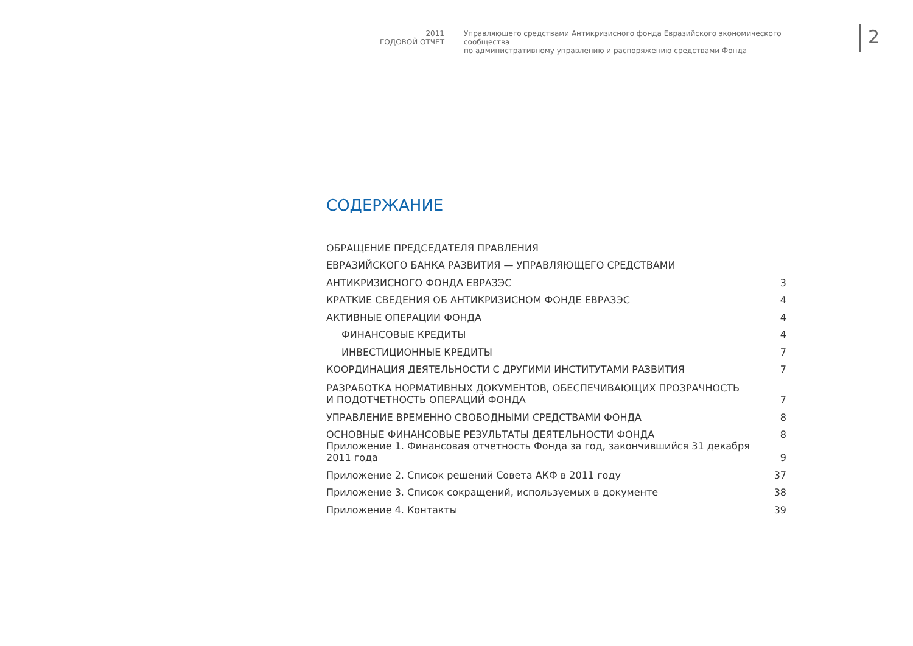2011
ГОДОВОЙ ОТЧЕТ
Управляющего средствами Антикризисного фонда Евразийского экономического сообщества
по административному управлению и распоряжению средствами Фонда
2
СОДЕРЖАНИЕ
| ОБРАЩЕНИЕ ПРЕДСЕДАТЕЛЯ ПРАВЛЕНИЯ | |
| ЕВРАЗИЙСКОГО БАНКА РАЗВИТИЯ — УПРАВЛЯЮЩЕГО СРЕДСТВАМИ | |
| АНТИКРИЗИСНОГО ФОНДА ЕВРАЗЭС | 3 |
| КРАТКИЕ СВЕДЕНИЯ ОБ АНТИКРИЗИСНОМ ФОНДЕ ЕВРАЗЭС | 4 |
| АКТИВНЫЕ ОПЕРАЦИИ ФОНДА | 4 |
| ФИНАНСОВЫЕ КРЕДИТЫ | 4 |
| ИНВЕСТИЦИОННЫЕ КРЕДИТЫ | 7 |
| КООРДИНАЦИЯ ДЕЯТЕЛЬНОСТИ С ДРУГИМИ ИНСТИТУТАМИ РАЗВИТИЯ | 7 |
| РАЗРАБОТКА НОРМАТИВНЫХ ДОКУМЕНТОВ, ОБЕСПЕЧИВАЮЩИХ ПРОЗРАЧНОСТЬ И ПОДОТЧЕТНОСТЬ ОПЕРАЦИЙ ФОНДА | 7 |
| УПРАВЛЕНИЕ ВРЕМЕННО СВОБОДНЫМИ СРЕДСТВАМИ ФОНДА | 8 |
| ОСНОВНЫЕ ФИНАНСОВЫЕ РЕЗУЛЬТАТЫ ДЕЯТЕЛЬНОСТИ ФОНДА | 8 |
| Приложение 1. Финансовая отчетность Фонда за год, закончившийся 31 декабря 2011 года | 9 |
| Приложение 2. Список решений Совета АКФ в 2011 году | 37 |
| Приложение 3. Список сокращений, используемых в документе | 38 |
| Приложение 4. Контакты | 39 |